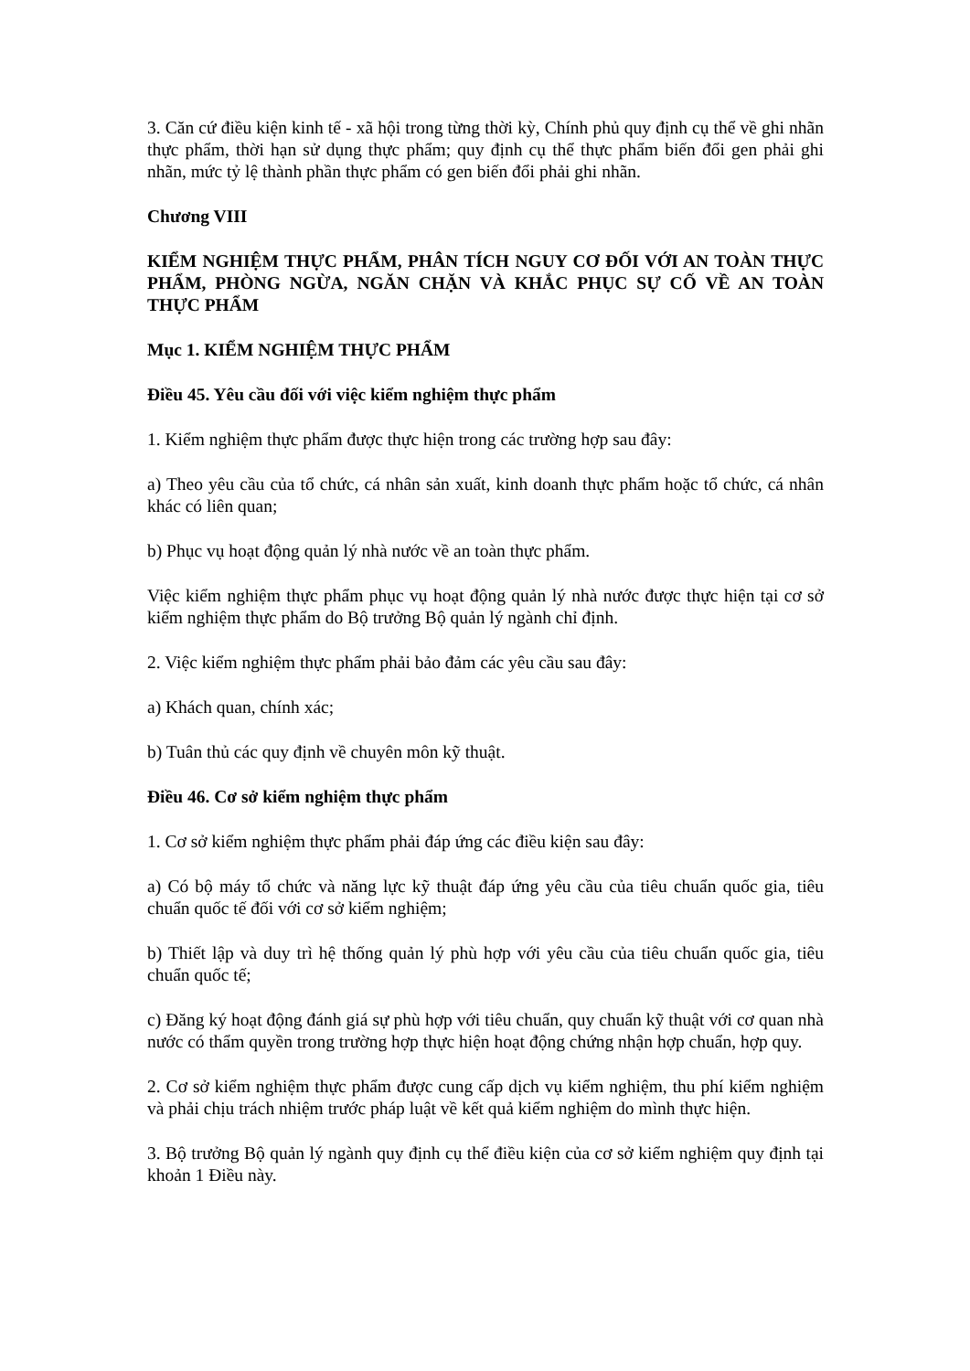3. Căn cứ điều kiện kinh tế - xã hội trong từng thời kỳ, Chính phủ quy định cụ thể về ghi nhãn thực phẩm, thời hạn sử dụng thực phẩm; quy định cụ thể thực phẩm biến đổi gen phải ghi nhãn, mức tỷ lệ thành phần thực phẩm có gen biến đổi phải ghi nhãn.
Chương VIII
KIỂM NGHIỆM THỰC PHẨM, PHÂN TÍCH NGUY CƠ ĐỐI VỚI AN TOÀN THỰC PHẨM, PHÒNG NGỪA, NGĂN CHẶN VÀ KHẮC PHỤC SỰ CỐ VỀ AN TOÀN THỰC PHẨM
Mục 1. KIỂM NGHIỆM THỰC PHẨM
Điều 45. Yêu cầu đối với việc kiểm nghiệm thực phẩm
1. Kiểm nghiệm thực phẩm được thực hiện trong các trường hợp sau đây:
a) Theo yêu cầu của tổ chức, cá nhân sản xuất, kinh doanh thực phẩm hoặc tổ chức, cá nhân khác có liên quan;
b) Phục vụ hoạt động quản lý nhà nước về an toàn thực phẩm.
Việc kiểm nghiệm thực phẩm phục vụ hoạt động quản lý nhà nước được thực hiện tại cơ sở kiểm nghiệm thực phẩm do Bộ trưởng Bộ quản lý ngành chỉ định.
2. Việc kiểm nghiệm thực phẩm phải bảo đảm các yêu cầu sau đây:
a) Khách quan, chính xác;
b) Tuân thủ các quy định về chuyên môn kỹ thuật.
Điều 46. Cơ sở kiểm nghiệm thực phẩm
1. Cơ sở kiểm nghiệm thực phẩm phải đáp ứng các điều kiện sau đây:
a) Có bộ máy tổ chức và năng lực kỹ thuật đáp ứng yêu cầu của tiêu chuẩn quốc gia, tiêu chuẩn quốc tế đối với cơ sở kiểm nghiệm;
b) Thiết lập và duy trì hệ thống quản lý phù hợp với yêu cầu của tiêu chuẩn quốc gia, tiêu chuẩn quốc tế;
c) Đăng ký hoạt động đánh giá sự phù hợp với tiêu chuẩn, quy chuẩn kỹ thuật với cơ quan nhà nước có thẩm quyền trong trường hợp thực hiện hoạt động chứng nhận hợp chuẩn, hợp quy.
2. Cơ sở kiểm nghiệm thực phẩm được cung cấp dịch vụ kiểm nghiệm, thu phí kiểm nghiệm và phải chịu trách nhiệm trước pháp luật về kết quả kiểm nghiệm do mình thực hiện.
3. Bộ trưởng Bộ quản lý ngành quy định cụ thể điều kiện của cơ sở kiểm nghiệm quy định tại khoản 1 Điều này.